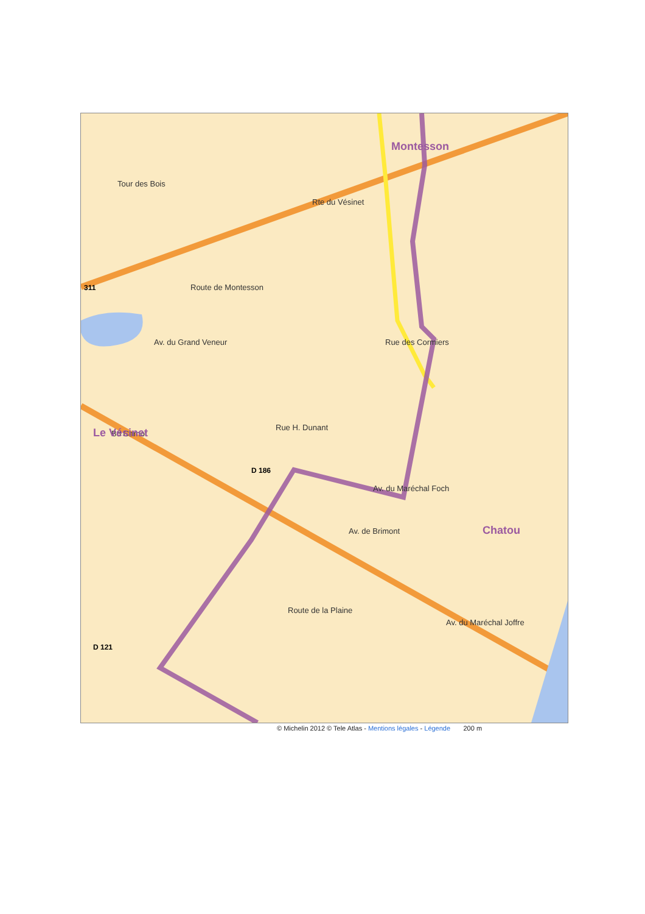Tour des Bois
Route de Montesson
Rte du Vésinet
Rue des Cormiers
Bd Carnot
Rue H. Dunant
Av. du Maréchal Foch
Av. de Brimont
Route de la Plaine
Av. du Maréchal Joffre
Av. du Grand Veneur
Montesson
Le Vésinet
Chatou
311
D 186
D 121
© Michelin 2012 © Tele Atlas - Mentions légales - Légende 200 m